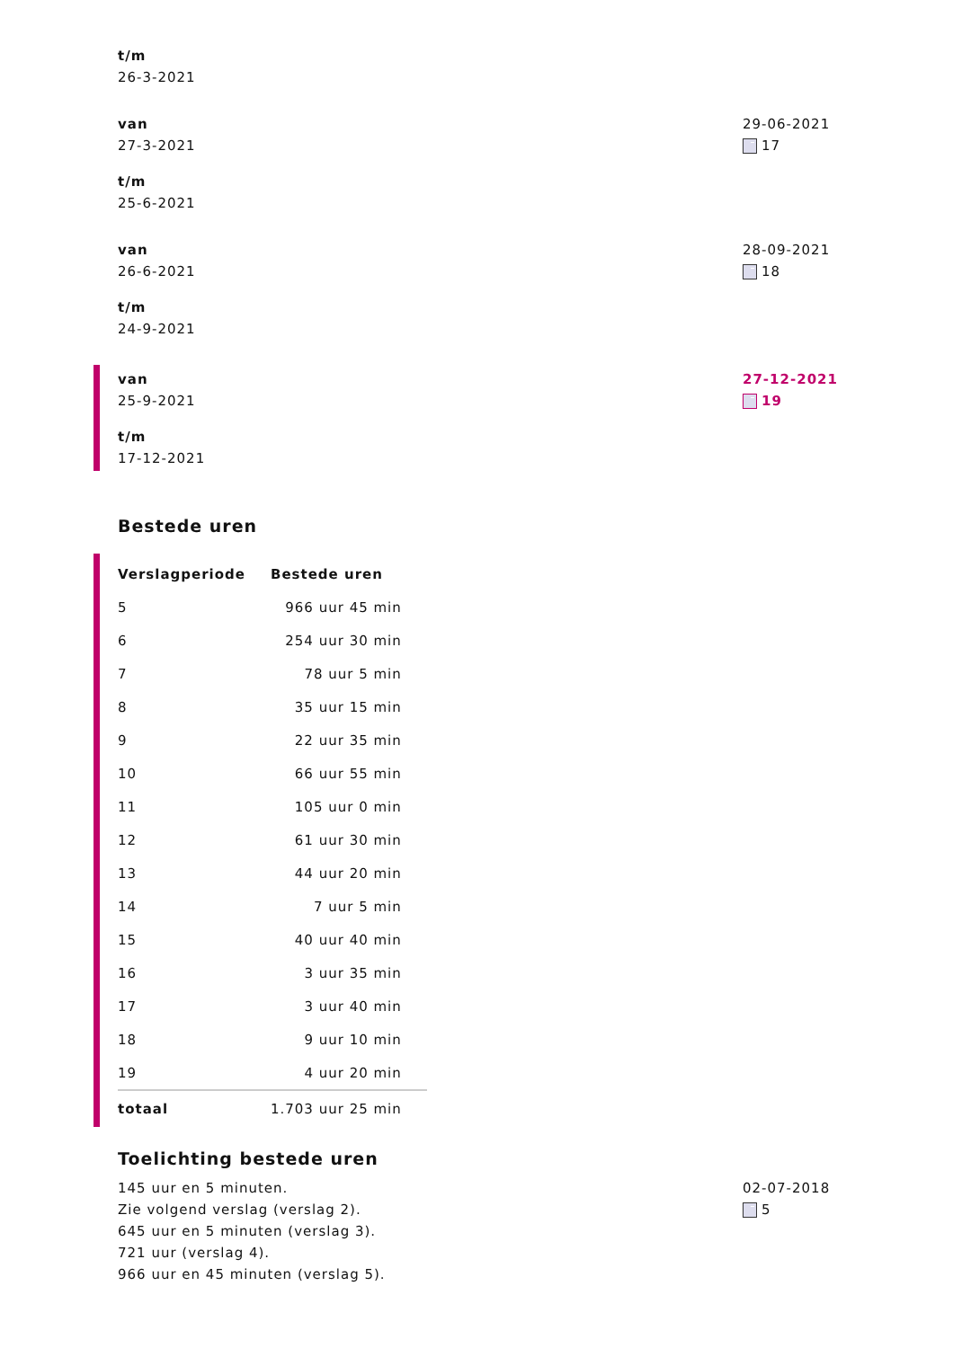t/m
26-3-2021
van
27-3-2021
t/m
25-6-2021
29-06-2021
17
van
26-6-2021
t/m
24-9-2021
28-09-2021
18
van
25-9-2021
t/m
17-12-2021
27-12-2021
19
Bestede uren
| Verslagperiode | Bestede uren |
| --- | --- |
| 5 | 966 uur 45 min |
| 6 | 254 uur 30 min |
| 7 | 78 uur 5 min |
| 8 | 35 uur 15 min |
| 9 | 22 uur 35 min |
| 10 | 66 uur 55 min |
| 11 | 105 uur 0 min |
| 12 | 61 uur 30 min |
| 13 | 44 uur 20 min |
| 14 | 7 uur 5 min |
| 15 | 40 uur 40 min |
| 16 | 3 uur 35 min |
| 17 | 3 uur 40 min |
| 18 | 9 uur 10 min |
| 19 | 4 uur 20 min |
| totaal | 1.703 uur 25 min |
Toelichting bestede uren
145 uur en 5 minuten.
Zie volgend verslag (verslag 2).
645 uur en 5 minuten (verslag 3).
721 uur (verslag 4).
966 uur en 45 minuten (verslag 5).
02-07-2018
5